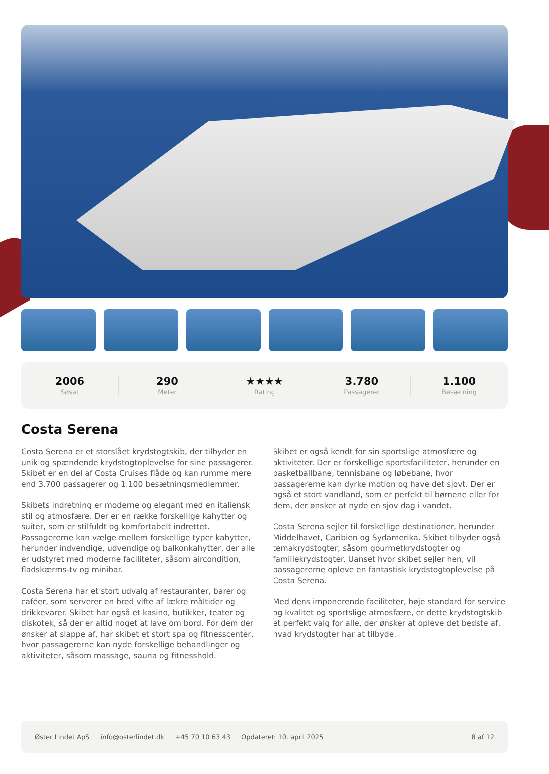2006
Søsat
290
Meter
★★★★
Rating
3.780
Passagerer
1.100
Besætning
Costa Serena
Costa Serena er et storslået krydstogtskib, der tilbyder en unik og spændende krydstogtoplevelse for sine passagerer. Skibet er en del af Costa Cruises flåde og kan rumme mere end 3.700 passagerer og 1.100 besætningsmedlemmer.
Skibets indretning er moderne og elegant med en italiensk stil og atmosfære. Der er en række forskellige kahytter og suiter, som er stilfuldt og komfortabelt indrettet. Passagererne kan vælge mellem forskellige typer kahytter, herunder indvendige, udvendige og balkonkahytter, der alle er udstyret med moderne faciliteter, såsom aircondition, fladskærms-tv og minibar.
Costa Serena har et stort udvalg af restauranter, barer og caféer, som serverer en bred vifte af lækre måltider og drikkevarer. Skibet har også et kasino, butikker, teater og diskotek, så der er altid noget at lave om bord. For dem der ønsker at slappe af, har skibet et stort spa og fitnesscenter, hvor passagererne kan nyde forskellige behandlinger og aktiviteter, såsom massage, sauna og fitnesshold.
Skibet er også kendt for sin sportslige atmosfære og aktiviteter. Der er forskellige sportsfaciliteter, herunder en basketballbane, tennisbane og løbebane, hvor passagererne kan dyrke motion og have det sjovt. Der er også et stort vandland, som er perfekt til børnene eller for dem, der ønsker at nyde en sjov dag i vandet.
Costa Serena sejler til forskellige destinationer, herunder Middelhavet, Caribien og Sydamerika. Skibet tilbyder også temakrydstogter, såsom gourmetkrydstogter og familiekrydstogter. Uanset hvor skibet sejler hen, vil passagererne opleve en fantastisk krydstogtoplevelse på Costa Serena.
Med dens imponerende faciliteter, høje standard for service og kvalitet og sportslige atmosfære, er dette krydstogtskib et perfekt valg for alle, der ønsker at opleve det bedste af, hvad krydstogter har at tilbyde.
Øster Lindet ApS info@osterlindet.dk +45 70 10 63 43 Opdateret: 10. april 2025 8 af 12